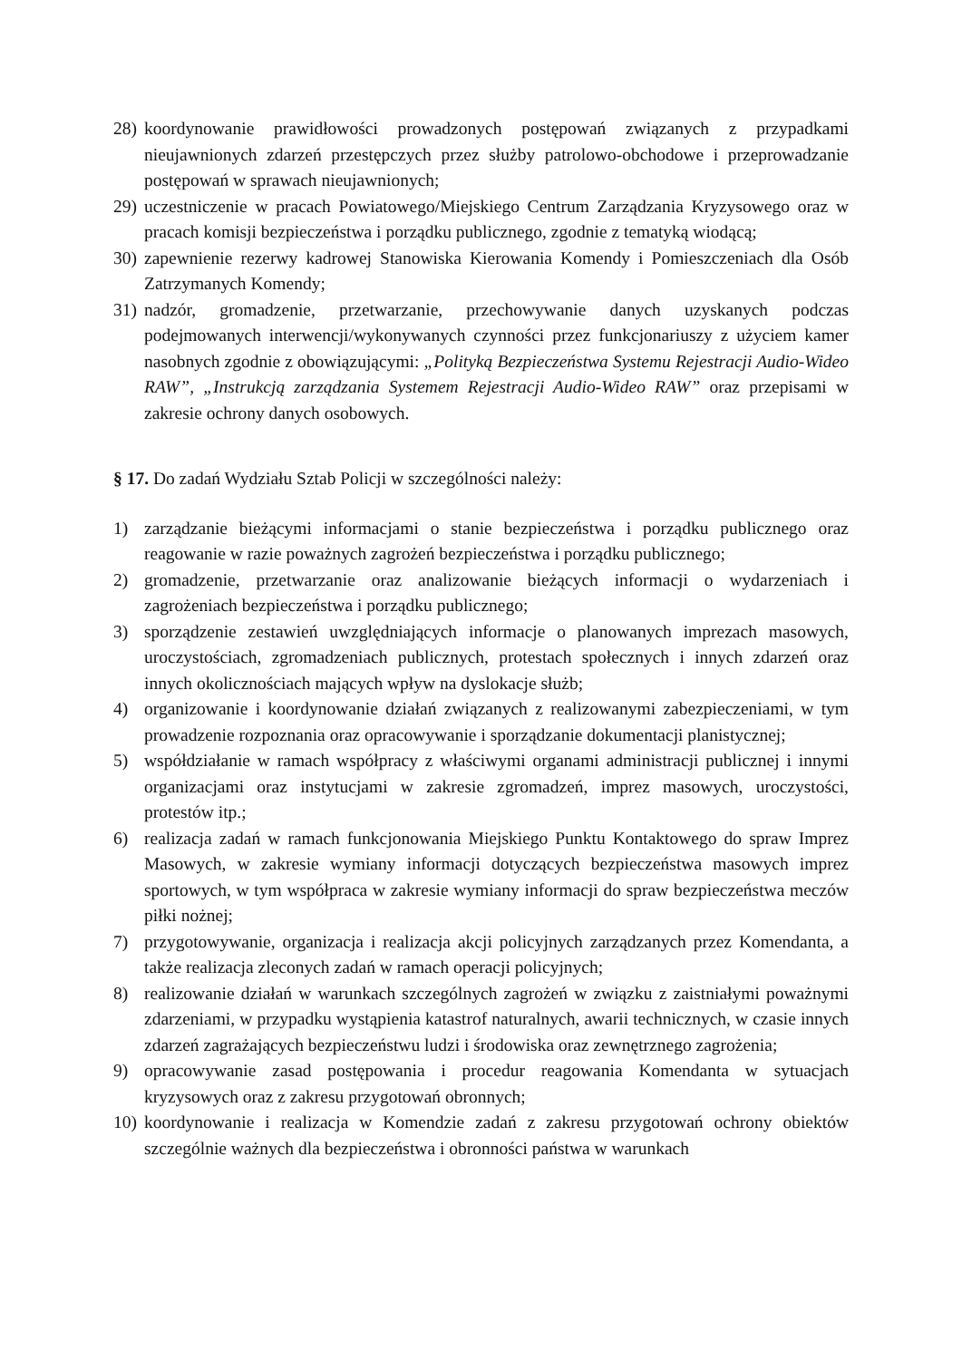28) koordynowanie prawidłowości prowadzonych postępowań związanych z przypadkami nieujawnionych zdarzeń przestępczych przez służby patrolowo-obchodowe i przeprowadzanie postępowań w sprawach nieujawnionych;
29) uczestniczenie w pracach Powiatowego/Miejskiego Centrum Zarządzania Kryzysowego oraz w pracach komisji bezpieczeństwa i porządku publicznego, zgodnie z tematyką wiodącą;
30) zapewnienie rezerwy kadrowej Stanowiska Kierowania Komendy i Pomieszczeniach dla Osób Zatrzymanych Komendy;
31) nadzór, gromadzenie, przetwarzanie, przechowywanie danych uzyskanych podczas podejmowanych interwencji/wykonywanych czynności przez funkcjonariuszy z użyciem kamer nasobnych zgodnie z obowiązującymi: „Polityką Bezpieczeństwa Systemu Rejestracji Audio-Wideo RAW”, „Instrukcją zarządzania Systemem Rejestracji Audio-Wideo RAW” oraz przepisami w zakresie ochrony danych osobowych.
§ 17. Do zadań Wydziału Sztab Policji w szczególności należy:
1) zarządzanie bieżącymi informacjami o stanie bezpieczeństwa i porządku publicznego oraz reagowanie w razie poważnych zagrożeń bezpieczeństwa i porządku publicznego;
2) gromadzenie, przetwarzanie oraz analizowanie bieżących informacji o wydarzeniach i zagrożeniach bezpieczeństwa i porządku publicznego;
3) sporządzenie zestawień uwzględniających informacje o planowanych imprezach masowych, uroczystościach, zgromadzeniach publicznych, protestach społecznych i innych zdarzeń oraz innych okolicznościach mających wpływ na dyslokacje służb;
4) organizowanie i koordynowanie działań związanych z realizowanymi zabezpieczeniami, w tym prowadzenie rozpoznania oraz opracowywanie i sporządzanie dokumentacji planistycznej;
5) współdziałanie w ramach współpracy z właściwymi organami administracji publicznej i innymi organizacjami oraz instytucjami w zakresie zgromadzeń, imprez masowych, uroczystości, protestów itp.;
6) realizacja zadań w ramach funkcjonowania Miejskiego Punktu Kontaktowego do spraw Imprez Masowych, w zakresie wymiany informacji dotyczących bezpieczeństwa masowych imprez sportowych, w tym współpraca w zakresie wymiany informacji do spraw bezpieczeństwa meczów piłki nożnej;
7) przygotowywanie, organizacja i realizacja akcji policyjnych zarządzanych przez Komendanta, a także realizacja zleconych zadań w ramach operacji policyjnych;
8) realizowanie działań w warunkach szczególnych zagrożeń w związku z zaistniałymi poważnymi zdarzeniami, w przypadku wystąpienia katastrof naturalnych, awarii technicznych, w czasie innych zdarzeń zagrażających bezpieczeństwu ludzi i środowiska oraz zewnętrznego zagrożenia;
9) opracowywanie zasad postępowania i procedur reagowania Komendanta w sytuacjach kryzysowych oraz z zakresu przygotowań obronnych;
10) koordynowanie i realizacja w Komendzie zadań z zakresu przygotowań ochrony obiektów szczególnie ważnych dla bezpieczeństwa i obronności państwa w warunkach